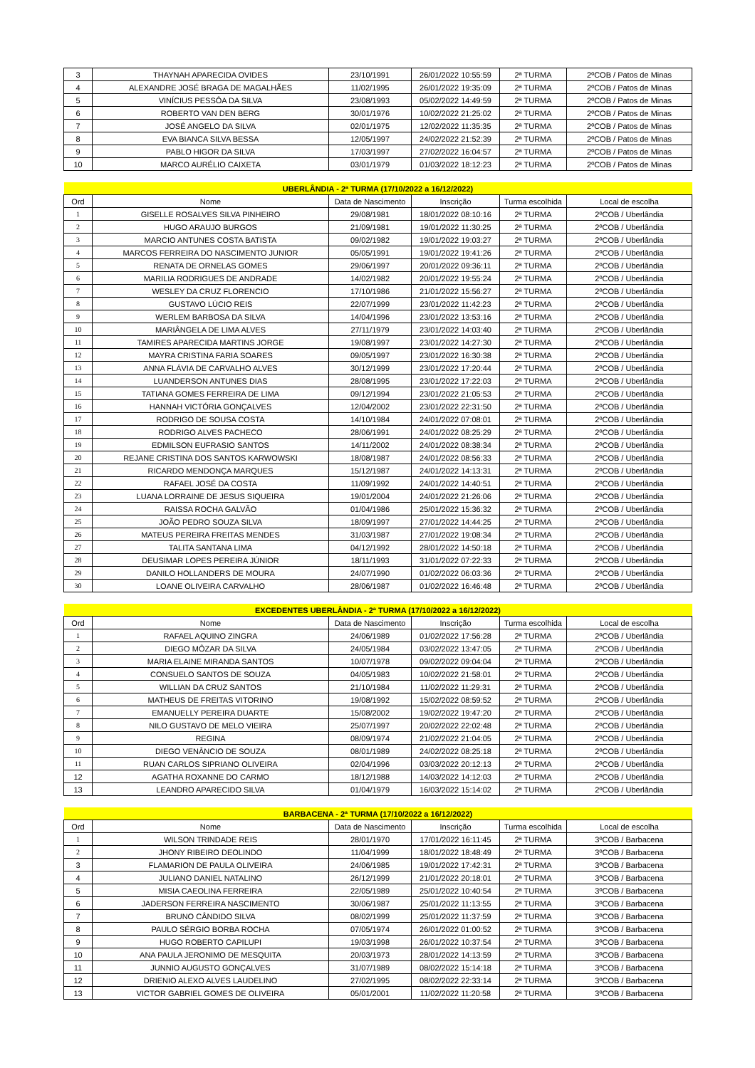| 3 | THAYNAH APARECIDA OVIDES | 23/10/1991 | 26/01/2022 10:55:59 | 2ª TURMA | 2ºCOB / Patos de Minas |
| 4 | ALEXANDRE JOSÉ BRAGA DE MAGALHÃES | 11/02/1995 | 26/01/2022 19:35:09 | 2ª TURMA | 2ºCOB / Patos de Minas |
| 5 | VINÍCIUS PESSÔA DA SILVA | 23/08/1993 | 05/02/2022 14:49:59 | 2ª TURMA | 2ºCOB / Patos de Minas |
| 6 | ROBERTO VAN DEN BERG | 30/01/1976 | 10/02/2022 21:25:02 | 2ª TURMA | 2ºCOB / Patos de Minas |
| 7 | JOSÉ ANGELO DA SILVA | 02/01/1975 | 12/02/2022 11:35:35 | 2ª TURMA | 2ºCOB / Patos de Minas |
| 8 | EVA BIANCA SILVA BESSA | 12/05/1997 | 24/02/2022 21:52:39 | 2ª TURMA | 2ºCOB / Patos de Minas |
| 9 | PABLO HIGOR DA SILVA | 17/03/1997 | 27/02/2022 16:04:57 | 2ª TURMA | 2ºCOB / Patos de Minas |
| 10 | MARCO AURÉLIO CAIXETA | 03/01/1979 | 01/03/2022 18:12:23 | 2ª TURMA | 2ºCOB / Patos de Minas |
| UBERLÂNDIA - 2ª TURMA (17/10/2022 a 16/12/2022) | | | | | |
| Ord | Nome | Data de Nascimento | Inscrição | Turma escolhida | Local de escolha |
| 1 | GISELLE ROSALVES SILVA PINHEIRO | 29/08/1981 | 18/01/2022 08:10:16 | 2ª TURMA | 2ºCOB / Uberlândia |
| 2 | HUGO ARAUJO BURGOS | 21/09/1981 | 19/01/2022 11:30:25 | 2ª TURMA | 2ºCOB / Uberlândia |
| 3 | MARCIO ANTUNES COSTA BATISTA | 09/02/1982 | 19/01/2022 19:03:27 | 2ª TURMA | 2ºCOB / Uberlândia |
| 4 | MARCOS FERREIRA DO NASCIMENTO JUNIOR | 05/05/1991 | 19/01/2022 19:41:26 | 2ª TURMA | 2ºCOB / Uberlândia |
| 5 | RENATA DE ORNELAS GOMES | 29/06/1997 | 20/01/2022 09:36:11 | 2ª TURMA | 2ºCOB / Uberlândia |
| 6 | MARILIA RODRIGUES DE ANDRADE | 14/02/1982 | 20/01/2022 19:55:24 | 2ª TURMA | 2ºCOB / Uberlândia |
| 7 | WESLEY DA CRUZ FLORENCIO | 17/10/1986 | 21/01/2022 15:56:27 | 2ª TURMA | 2ºCOB / Uberlândia |
| 8 | GUSTAVO LÚCIO REIS | 22/07/1999 | 23/01/2022 11:42:23 | 2ª TURMA | 2ºCOB / Uberlândia |
| 9 | WERLEM BARBOSA DA SILVA | 14/04/1996 | 23/01/2022 13:53:16 | 2ª TURMA | 2ºCOB / Uberlândia |
| 10 | MARIÂNGELA DE LIMA ALVES | 27/11/1979 | 23/01/2022 14:03:40 | 2ª TURMA | 2ºCOB / Uberlândia |
| 11 | TAMIRES APARECIDA MARTINS JORGE | 19/08/1997 | 23/01/2022 14:27:30 | 2ª TURMA | 2ºCOB / Uberlândia |
| 12 | MAYRA CRISTINA FARIA SOARES | 09/05/1997 | 23/01/2022 16:30:38 | 2ª TURMA | 2ºCOB / Uberlândia |
| 13 | ANNA FLÁVIA DE CARVALHO ALVES | 30/12/1999 | 23/01/2022 17:20:44 | 2ª TURMA | 2ºCOB / Uberlândia |
| 14 | LUANDERSON ANTUNES DIAS | 28/08/1995 | 23/01/2022 17:22:03 | 2ª TURMA | 2ºCOB / Uberlândia |
| 15 | TATIANA GOMES FERREIRA DE LIMA | 09/12/1994 | 23/01/2022 21:05:53 | 2ª TURMA | 2ºCOB / Uberlândia |
| 16 | HANNAH VICTÓRIA GONÇALVES | 12/04/2002 | 23/01/2022 22:31:50 | 2ª TURMA | 2ºCOB / Uberlândia |
| 17 | RODRIGO DE SOUSA COSTA | 14/10/1984 | 24/01/2022 07:08:01 | 2ª TURMA | 2ºCOB / Uberlândia |
| 18 | RODRIGO ALVES PACHECO | 28/06/1991 | 24/01/2022 08:25:29 | 2ª TURMA | 2ºCOB / Uberlândia |
| 19 | EDMILSON EUFRASIO SANTOS | 14/11/2002 | 24/01/2022 08:38:34 | 2ª TURMA | 2ºCOB / Uberlândia |
| 20 | REJANE CRISTINA DOS SANTOS KARWOWSKI | 18/08/1987 | 24/01/2022 08:56:33 | 2ª TURMA | 2ºCOB / Uberlândia |
| 21 | RICARDO MENDONÇA MARQUES | 15/12/1987 | 24/01/2022 14:13:31 | 2ª TURMA | 2ºCOB / Uberlândia |
| 22 | RAFAEL JOSÉ DA COSTA | 11/09/1992 | 24/01/2022 14:40:51 | 2ª TURMA | 2ºCOB / Uberlândia |
| 23 | LUANA LORRAINE DE JESUS SIQUEIRA | 19/01/2004 | 24/01/2022 21:26:06 | 2ª TURMA | 2ºCOB / Uberlândia |
| 24 | RAISSA ROCHA GALVÃO | 01/04/1986 | 25/01/2022 15:36:32 | 2ª TURMA | 2ºCOB / Uberlândia |
| 25 | JOÃO PEDRO SOUZA SILVA | 18/09/1997 | 27/01/2022 14:44:25 | 2ª TURMA | 2ºCOB / Uberlândia |
| 26 | MATEUS PEREIRA FREITAS MENDES | 31/03/1987 | 27/01/2022 19:08:34 | 2ª TURMA | 2ºCOB / Uberlândia |
| 27 | TALITA SANTANA LIMA | 04/12/1992 | 28/01/2022 14:50:18 | 2ª TURMA | 2ºCOB / Uberlândia |
| 28 | DEUSIMAR LOPES PEREIRA JÚNIOR | 18/11/1993 | 31/01/2022 07:22:33 | 2ª TURMA | 2ºCOB / Uberlândia |
| 29 | DANILO HOLLANDERS DE MOURA | 24/07/1990 | 01/02/2022 06:03:36 | 2ª TURMA | 2ºCOB / Uberlândia |
| 30 | LOANE OLIVEIRA CARVALHO | 28/06/1987 | 01/02/2022 16:46:48 | 2ª TURMA | 2ºCOB / Uberlândia |
| EXCEDENTES UBERLÂNDIA - 2ª TURMA (17/10/2022 a 16/12/2022) | | | | | |
| Ord | Nome | Data de Nascimento | Inscrição | Turma escolhida | Local de escolha |
| 1 | RAFAEL AQUINO ZINGRA | 24/06/1989 | 01/02/2022 17:56:28 | 2ª TURMA | 2ºCOB / Uberlândia |
| 2 | DIEGO MÔZAR DA SILVA | 24/05/1984 | 03/02/2022 13:47:05 | 2ª TURMA | 2ºCOB / Uberlândia |
| 3 | MARIA ELAINE MIRANDA SANTOS | 10/07/1978 | 09/02/2022 09:04:04 | 2ª TURMA | 2ºCOB / Uberlândia |
| 4 | CONSUELO SANTOS DE SOUZA | 04/05/1983 | 10/02/2022 21:58:01 | 2ª TURMA | 2ºCOB / Uberlândia |
| 5 | WILLIAN DA CRUZ SANTOS | 21/10/1984 | 11/02/2022 11:29:31 | 2ª TURMA | 2ºCOB / Uberlândia |
| 6 | MATHEUS DE FREITAS VITORINO | 19/08/1992 | 15/02/2022 08:59:52 | 2ª TURMA | 2ºCOB / Uberlândia |
| 7 | EMANUELLY PEREIRA DUARTE | 15/08/2002 | 19/02/2022 19:47:20 | 2ª TURMA | 2ºCOB / Uberlândia |
| 8 | NILO GUSTAVO DE MELO VIEIRA | 25/07/1997 | 20/02/2022 22:02:48 | 2ª TURMA | 2ºCOB / Uberlândia |
| 9 | REGINA | 08/09/1974 | 21/02/2022 21:04:05 | 2ª TURMA | 2ºCOB / Uberlândia |
| 10 | DIEGO VENÂNCIO DE SOUZA | 08/01/1989 | 24/02/2022 08:25:18 | 2ª TURMA | 2ºCOB / Uberlândia |
| 11 | RUAN CARLOS SIPRIANO OLIVEIRA | 02/04/1996 | 03/03/2022 20:12:13 | 2ª TURMA | 2ºCOB / Uberlândia |
| 12 | AGATHA ROXANNE DO CARMO | 18/12/1988 | 14/03/2022 14:12:03 | 2ª TURMA | 2ºCOB / Uberlândia |
| 13 | LEANDRO APARECIDO SILVA | 01/04/1979 | 16/03/2022 15:14:02 | 2ª TURMA | 2ºCOB / Uberlândia |
| BARBACENA - 2ª TURMA (17/10/2022 a 16/12/2022) | | | | | |
| Ord | Nome | Data de Nascimento | Inscrição | Turma escolhida | Local de escolha |
| 1 | WILSON TRINDADE REIS | 28/01/1970 | 17/01/2022 16:11:45 | 2ª TURMA | 3ºCOB / Barbacena |
| 2 | JHONY RIBEIRO DEOLINDO | 11/04/1999 | 18/01/2022 18:48:49 | 2ª TURMA | 3ºCOB / Barbacena |
| 3 | FLAMARION DE PAULA OLIVEIRA | 24/06/1985 | 19/01/2022 17:42:31 | 2ª TURMA | 3ºCOB / Barbacena |
| 4 | JULIANO DANIEL NATALINO | 26/12/1999 | 21/01/2022 20:18:01 | 2ª TURMA | 3ºCOB / Barbacena |
| 5 | MISIA CAEOLINA FERREIRA | 22/05/1989 | 25/01/2022 10:40:54 | 2ª TURMA | 3ºCOB / Barbacena |
| 6 | JADERSON FERREIRA NASCIMENTO | 30/06/1987 | 25/01/2022 11:13:55 | 2ª TURMA | 3ºCOB / Barbacena |
| 7 | BRUNO CÂNDIDO SILVA | 08/02/1999 | 25/01/2022 11:37:59 | 2ª TURMA | 3ºCOB / Barbacena |
| 8 | PAULO SÉRGIO BORBA ROCHA | 07/05/1974 | 26/01/2022 01:00:52 | 2ª TURMA | 3ºCOB / Barbacena |
| 9 | HUGO ROBERTO CAPILUPI | 19/03/1998 | 26/01/2022 10:37:54 | 2ª TURMA | 3ºCOB / Barbacena |
| 10 | ANA PAULA JERONIMO DE MESQUITA | 20/03/1973 | 28/01/2022 14:13:59 | 2ª TURMA | 3ºCOB / Barbacena |
| 11 | JUNNIO AUGUSTO GONÇALVES | 31/07/1989 | 08/02/2022 15:14:18 | 2ª TURMA | 3ºCOB / Barbacena |
| 12 | DRIENIO ALEXO ALVES LAUDELINO | 27/02/1995 | 08/02/2022 22:33:14 | 2ª TURMA | 3ºCOB / Barbacena |
| 13 | VICTOR GABRIEL GOMES DE OLIVEIRA | 05/01/2001 | 11/02/2022 11:20:58 | 2ª TURMA | 3ºCOB / Barbacena |